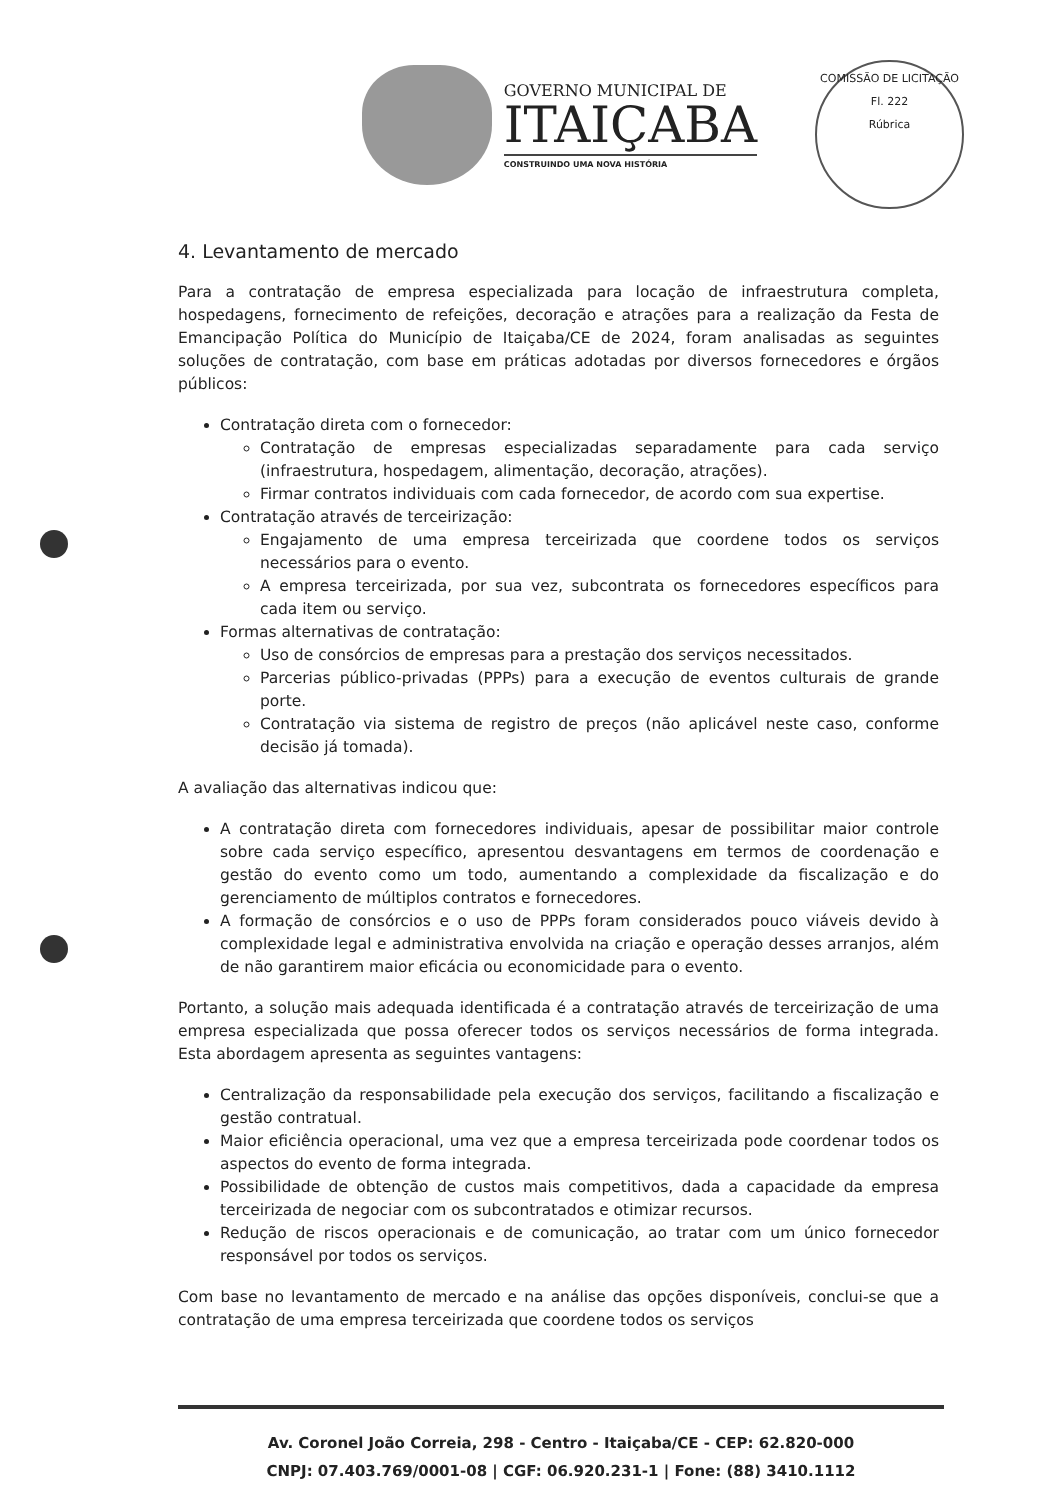GOVERNO MUNICIPAL DE
ITAIÇABA
CONSTRUINDO UMA NOVA HISTÓRIA
COMISSÃO DE LICITAÇÃO
Fl. 222
Rúbrica
4. Levantamento de mercado
Para a contratação de empresa especializada para locação de infraestrutura completa, hospedagens, fornecimento de refeições, decoração e atrações para a realização da Festa de Emancipação Política do Município de Itaiçaba/CE de 2024, foram analisadas as seguintes soluções de contratação, com base em práticas adotadas por diversos fornecedores e órgãos públicos:
Contratação direta com o fornecedor:
Contratação de empresas especializadas separadamente para cada serviço (infraestrutura, hospedagem, alimentação, decoração, atrações).
Firmar contratos individuais com cada fornecedor, de acordo com sua expertise.
Contratação através de terceirização:
Engajamento de uma empresa terceirizada que coordene todos os serviços necessários para o evento.
A empresa terceirizada, por sua vez, subcontrata os fornecedores específicos para cada item ou serviço.
Formas alternativas de contratação:
Uso de consórcios de empresas para a prestação dos serviços necessitados.
Parcerias público-privadas (PPPs) para a execução de eventos culturais de grande porte.
Contratação via sistema de registro de preços (não aplicável neste caso, conforme decisão já tomada).
A avaliação das alternativas indicou que:
A contratação direta com fornecedores individuais, apesar de possibilitar maior controle sobre cada serviço específico, apresentou desvantagens em termos de coordenação e gestão do evento como um todo, aumentando a complexidade da fiscalização e do gerenciamento de múltiplos contratos e fornecedores.
A formação de consórcios e o uso de PPPs foram considerados pouco viáveis devido à complexidade legal e administrativa envolvida na criação e operação desses arranjos, além de não garantirem maior eficácia ou economicidade para o evento.
Portanto, a solução mais adequada identificada é a contratação através de terceirização de uma empresa especializada que possa oferecer todos os serviços necessários de forma integrada. Esta abordagem apresenta as seguintes vantagens:
Centralização da responsabilidade pela execução dos serviços, facilitando a fiscalização e gestão contratual.
Maior eficiência operacional, uma vez que a empresa terceirizada pode coordenar todos os aspectos do evento de forma integrada.
Possibilidade de obtenção de custos mais competitivos, dada a capacidade da empresa terceirizada de negociar com os subcontratados e otimizar recursos.
Redução de riscos operacionais e de comunicação, ao tratar com um único fornecedor responsável por todos os serviços.
Com base no levantamento de mercado e na análise das opções disponíveis, conclui-se que a contratação de uma empresa terceirizada que coordene todos os serviços
Av. Coronel João Correia, 298 - Centro - Itaiçaba/CE - CEP: 62.820-000
CNPJ: 07.403.769/0001-08 | CGF: 06.920.231-1 | Fone: (88) 3410.1112